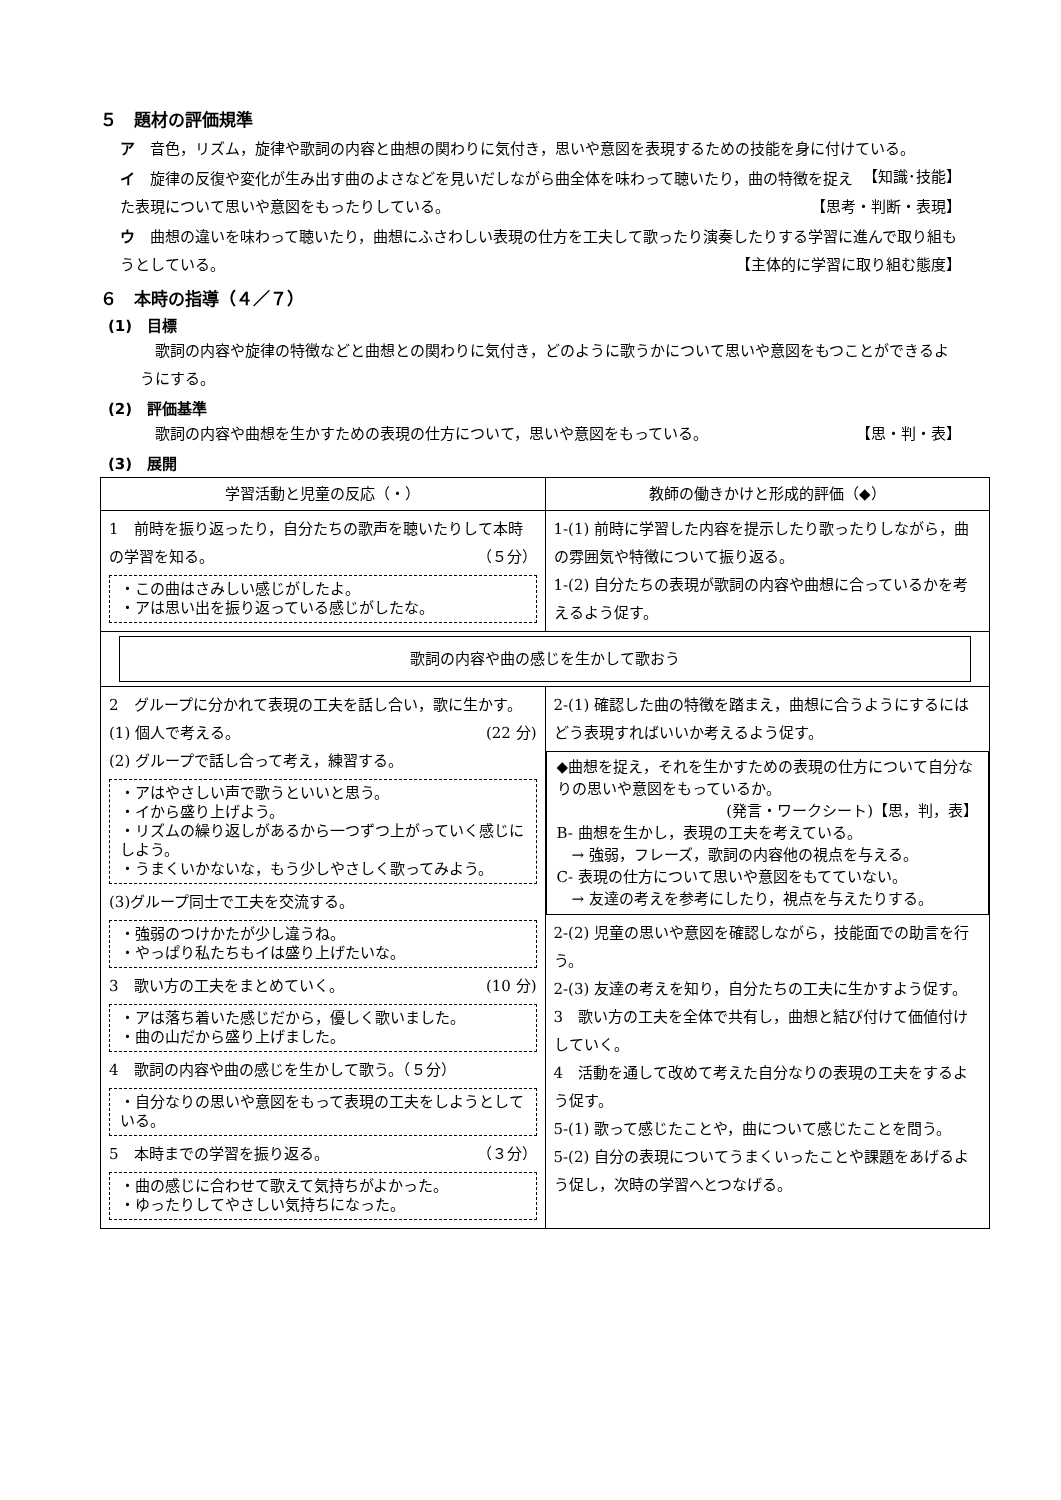５　題材の評価規準
ア　音色，リズム，旋律や歌詞の内容と曲想の関わりに気付き，思いや意図を表現するための技能を身に付けている。 【知識･技能】
イ　旋律の反復や変化が生み出す曲のよさなどを見いだしながら曲全体を味わって聴いたり，曲の特徴を捉えた表現について思いや意図をもったりしている。 【思考・判断・表現】
ウ　曲想の違いを味わって聴いたり，曲想にふさわしい表現の仕方を工夫して歌ったり演奏したりする学習に進んで取り組もうとしている。 【主体的に学習に取り組む態度】
６　本時の指導（４／７）
(1)　目標
　歌詞の内容や旋律の特徴などと曲想との関わりに気付き，どのように歌うかについて思いや意図をもつことができるようにする。
(2)　評価基準
　歌詞の内容や曲想を生かすための表現の仕方について，思いや意図をもっている。 【思・判・表】
(3)　展開
| 学習活動と児童の反応（・） | 教師の働きかけと形成的評価（◆） |
| --- | --- |
| 1 前時を振り返ったり，自分たちの歌声を聴いたりして本時の学習を知る。 （５分） ・この曲はさみしい感じがしたよ。 ・アは思い出を振り返っている感じがしたな。 | 1-(1) 前時に学習した内容を提示したり歌ったりしながら，曲の雰囲気や特徴について振り返る。 1-(2) 自分たちの表現が歌詞の内容や曲想に合っているかを考えるよう促す。 |
| 歌詞の内容や曲の感じを生かして歌おう | |
| 2 グループに分かれて表現の工夫を話し合い，歌に生かす。 (22 分) (1) 個人で考える。 (2) グループで話し合って考え，練習する。 ・アはやさしい声で歌うといいと思う。 ・イから盛り上げよう。 ・リズムの繰り返しがあるから一つずつ上がっていく感じにしよう。 ・うまくいかないな，もう少しやさしく歌ってみよう。 (3)グループ同士で工夫を交流する。 ・強弱のつけかたが少し違うね。 ・やっぱり私たちもイは盛り上げたいな。 3 歌い方の工夫をまとめていく。 (10 分) ・アは落ち着いた感じだから，優しく歌いました。 ・曲の山だから盛り上げました。 4 歌詞の内容や曲の感じを生かして歌う。（５分） ・自分なりの思いや意図をもって表現の工夫をしようとしている。 5 本時までの学習を振り返る。 （３分） ・曲の感じに合わせて歌えて気持ちがよかった。 ・ゆったりしてやさしい気持ちになった。 | 2-(1) 確認した曲の特徴を踏まえ，曲想に合うようにするにはどう表現すればいいか考えるよう促す。 ◆曲想を捉え，それを生かすための表現の仕方について自分なりの思いや意図をもっているか。 (発言・ワークシート)【思，判，表】 B- 曲想を生かし，表現の工夫を考えている。 → 強弱，フレーズ，歌詞の内容他の視点を与える。 C- 表現の仕方について思いや意図をもてていない。 → 友達の考えを参考にしたり，視点を与えたりする。 2-(2) 児童の思いや意図を確認しながら，技能面での助言を行う。 2-(3) 友達の考えを知り，自分たちの工夫に生かすよう促す。 3 歌い方の工夫を全体で共有し，曲想と結び付けて価値付けしていく。 4 活動を通して改めて考えた自分なりの表現の工夫をするよう促す。 5-(1) 歌って感じたことや，曲について感じたことを問う。 5-(2) 自分の表現についてうまくいったことや課題をあげるよう促し，次時の学習へとつなげる。 |